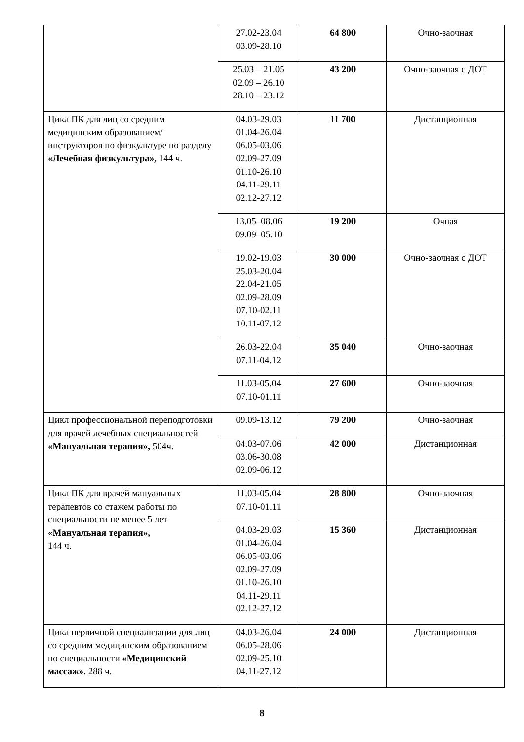| | 27.02-23.04 03.09-28.10 | 64 800 | Очно-заочная |
| | 25.03 – 21.05 02.09 – 26.10 28.10 – 23.12 | 43 200 | Очно-заочная с ДОТ |
| Цикл ПК для лиц со средним медицинским образованием/ инструкторов по физкультуре по разделу «Лечебная физкультура», 144 ч. | 04.03-29.03 01.04-26.04 06.05-03.06 02.09-27.09 01.10-26.10 04.11-29.11 02.12-27.12 | 11 700 | Дистанционная |
| | 13.05–08.06 09.09–05.10 | 19 200 | Очная |
| | 19.02-19.03 25.03-20.04 22.04-21.05 02.09-28.09 07.10-02.11 10.11-07.12 | 30 000 | Очно-заочная с ДОТ |
| | 26.03-22.04 07.11-04.12 | 35 040 | Очно-заочная |
| | 11.03-05.04 07.10-01.11 | 27 600 | Очно-заочная |
| Цикл профессиональной переподготовки для врачей лечебных специальностей «Мануальная терапия», 504ч. | 09.09-13.12 | 79 200 | Очно-заочная |
| | 04.03-07.06 03.06-30.08 02.09-06.12 | 42 000 | Дистанционная |
| Цикл ПК для врачей мануальных терапевтов со стажем работы по специальности не менее 5 лет « Мануальная терапия», 144 ч. | 11.03-05.04 07.10-01.11 | 28 800 | Очно-заочная |
| | 04.03-29.03 01.04-26.04 06.05-03.06 02.09-27.09 01.10-26.10 04.11-29.11 02.12-27.12 | 15 360 | Дистанционная |
| Цикл первичной специализации для лиц со средним медицинским образованием по специальности «Медицинский массаж». 288 ч. | 04.03-26.04 06.05-28.06 02.09-25.10 04.11-27.12 | 24 000 | Дистанционная |
8